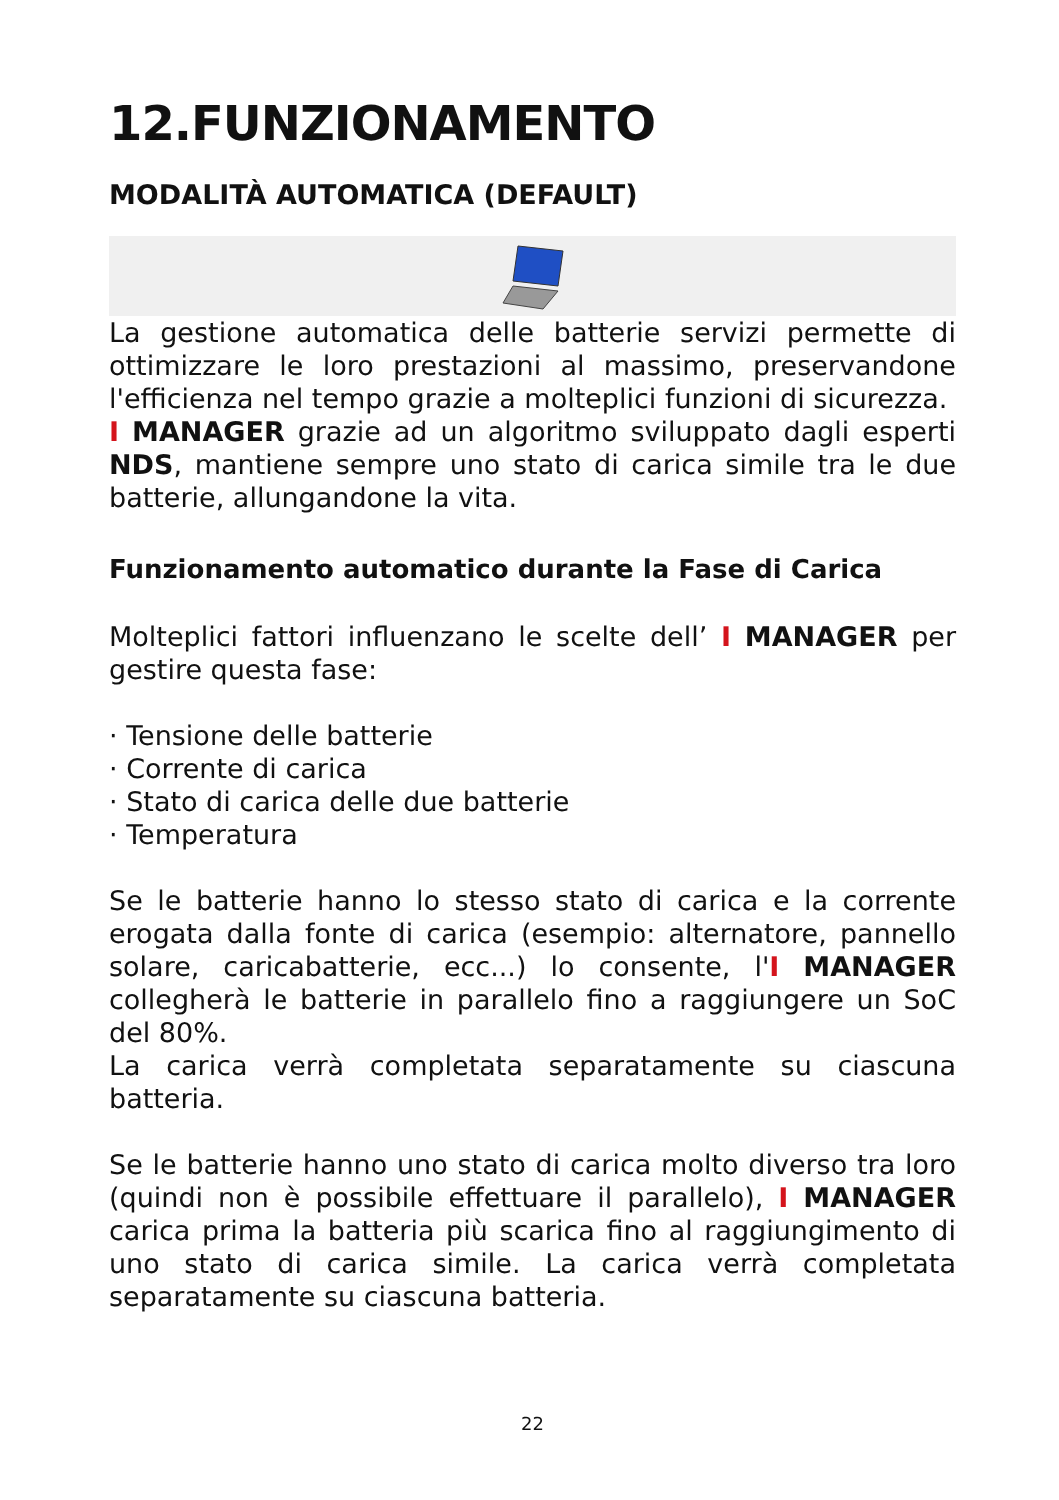12.FUNZIONAMENTO
MODALITÀ AUTOMATICA (DEFAULT)
La gestione automatica delle batterie servizi permette di ottimizzare le loro prestazioni al massimo, preservandone l'efficienza nel tempo grazie a molteplici funzioni di sicurezza.
I MANAGER grazie ad un algoritmo sviluppato dagli esperti NDS, mantiene sempre uno stato di carica simile tra le due batterie, allungandone la vita.
Funzionamento automatico durante la Fase di Carica
Molteplici fattori influenzano le scelte dell’ I MANAGER per gestire questa fase:
· Tensione delle batterie
· Corrente di carica
· Stato di carica delle due batterie
· Temperatura
Se le batterie hanno lo stesso stato di carica e la corrente erogata dalla fonte di carica (esempio: alternatore, pannello solare, caricabatterie, ecc...) lo consente, l'I MANAGER collegherà le batterie in parallelo fino a raggiungere un SoC del 80%.
La carica verrà completata separatamente su ciascuna batteria.
Se le batterie hanno uno stato di carica molto diverso tra loro (quindi non è possibile effettuare il parallelo), I MANAGER carica prima la batteria più scarica fino al raggiungimento di uno stato di carica simile. La carica verrà completata separatamente su ciascuna batteria.
22